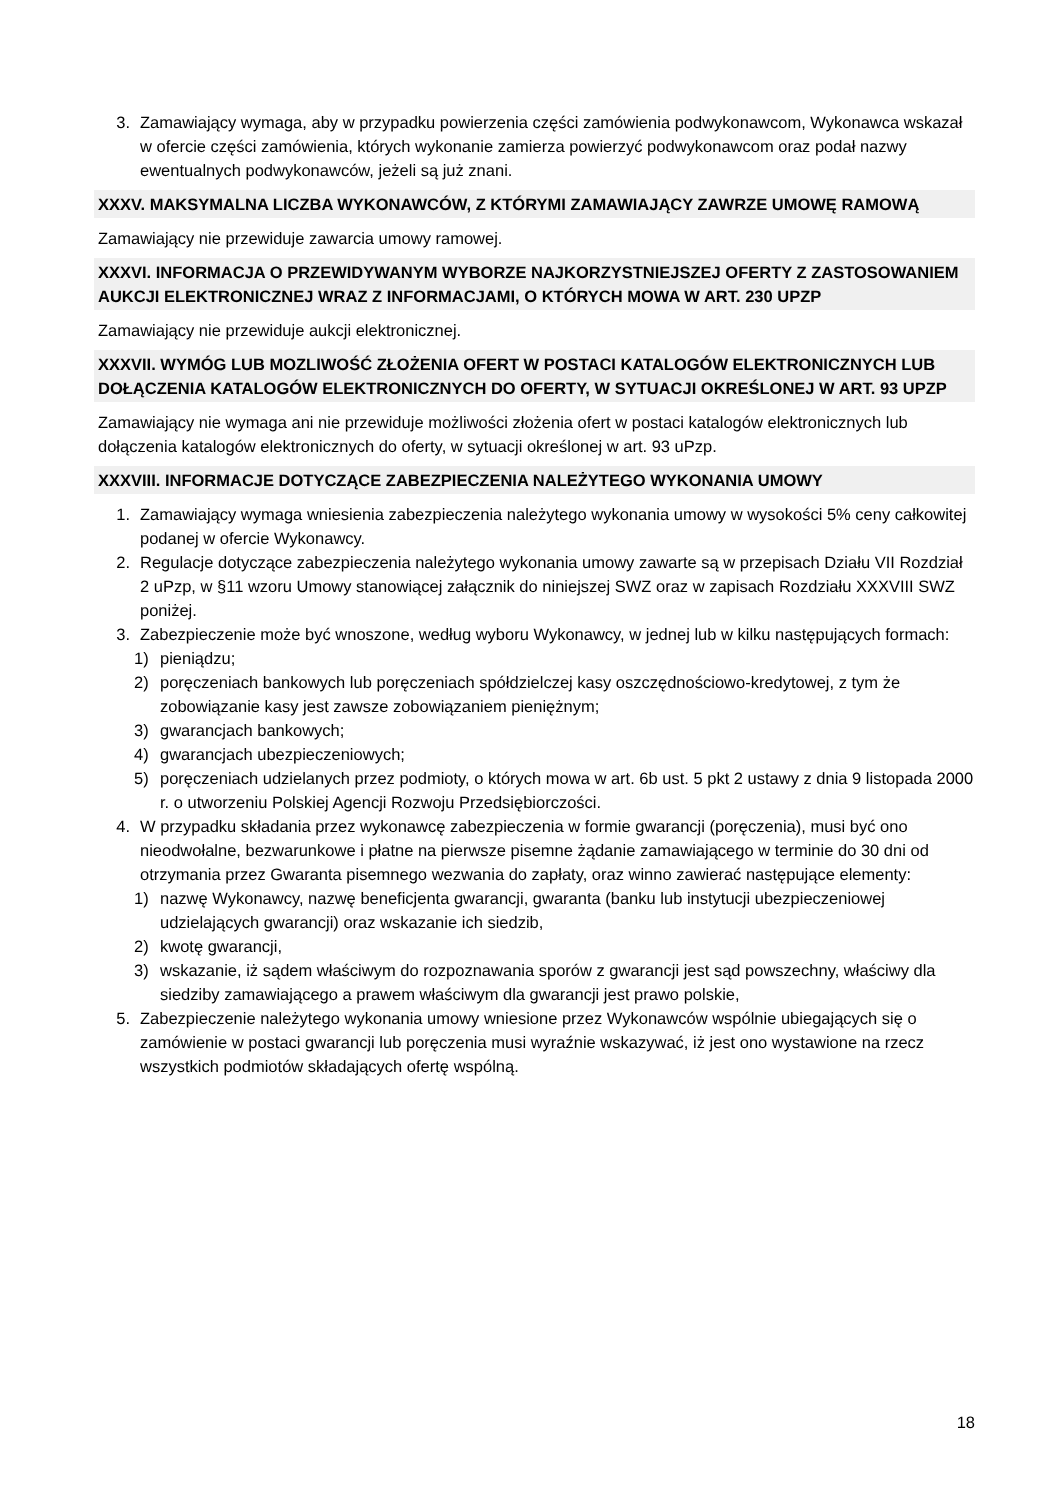3. Zamawiający wymaga, aby w przypadku powierzenia części zamówienia podwykonawcom, Wykonawca wskazał w ofercie części zamówienia, których wykonanie zamierza powierzyć podwykonawcom oraz podał nazwy ewentualnych podwykonawców, jeżeli są już znani.
XXXV. MAKSYMALNA LICZBA WYKONAWCÓW, Z KTÓRYMI ZAMAWIAJĄCY ZAWRZE UMOWĘ RAMOWĄ
Zamawiający nie przewiduje zawarcia umowy ramowej.
XXXVI. INFORMACJA O PRZEWIDYWANYM WYBORZE NAJKORZYSTNIEJSZEJ OFERTY Z ZASTOSOWANIEM AUKCJI ELEKTRONICZNEJ WRAZ Z INFORMACJAMI, O KTÓRYCH MOWA W ART. 230 UPZP
Zamawiający nie przewiduje aukcji elektronicznej.
XXXVII. WYMÓG LUB MOZLIWOŚĆ ZŁOŻENIA OFERT W POSTACI KATALOGÓW ELEKTRONICZNYCH LUB DOŁĄCZENIA KATALOGÓW ELEKTRONICZNYCH DO OFERTY, W SYTUACJI OKREŚLONEJ W ART. 93 UPZP
Zamawiający nie wymaga ani nie przewiduje możliwości złożenia ofert w postaci katalogów elektronicznych lub dołączenia katalogów elektronicznych do oferty, w sytuacji określonej w art. 93 uPzp.
XXXVIII. INFORMACJE DOTYCZĄCE ZABEZPIECZENIA NALEŻYTEGO WYKONANIA UMOWY
1. Zamawiający wymaga wniesienia zabezpieczenia należytego wykonania umowy w wysokości 5% ceny całkowitej podanej w ofercie Wykonawcy.
2. Regulacje dotyczące zabezpieczenia należytego wykonania umowy zawarte są w przepisach Działu VII Rozdział 2 uPzp, w §11 wzoru Umowy stanowiącej załącznik do niniejszej SWZ oraz w zapisach Rozdziału XXXVIII SWZ poniżej.
3. Zabezpieczenie może być wnoszone, według wyboru Wykonawcy, w jednej lub w kilku następujących formach:
1) pieniądzu;
2) poręczeniach bankowych lub poręczeniach spółdzielczej kasy oszczędnościowo-kredytowej, z tym że zobowiązanie kasy jest zawsze zobowiązaniem pieniężnym;
3) gwarancjach bankowych;
4) gwarancjach ubezpieczeniowych;
5) poręczeniach udzielanych przez podmioty, o których mowa w art. 6b ust. 5 pkt 2 ustawy z dnia 9 listopada 2000 r. o utworzeniu Polskiej Agencji Rozwoju Przedsiębiorczości.
4. W przypadku składania przez wykonawcę zabezpieczenia w formie gwarancji (poręczenia), musi być ono nieodwołalne, bezwarunkowe i płatne na pierwsze pisemne żądanie zamawiającego w terminie do 30 dni od otrzymania przez Gwaranta pisemnego wezwania do zapłaty, oraz winno zawierać następujące elementy:
1) nazwę Wykonawcy, nazwę beneficjenta gwarancji, gwaranta (banku lub instytucji ubezpieczeniowej udzielających gwarancji) oraz wskazanie ich siedzib,
2) kwotę gwarancji,
3) wskazanie, iż sądem właściwym do rozpoznawania sporów z gwarancji jest sąd powszechny, właściwy dla siedziby zamawiającego a prawem właściwym dla gwarancji jest prawo polskie,
5. Zabezpieczenie należytego wykonania umowy wniesione przez Wykonawców wspólnie ubiegających się o zamówienie w postaci gwarancji lub poręczenia musi wyraźnie wskazywać, iż jest ono wystawione na rzecz wszystkich podmiotów składających ofertę wspólną.
18